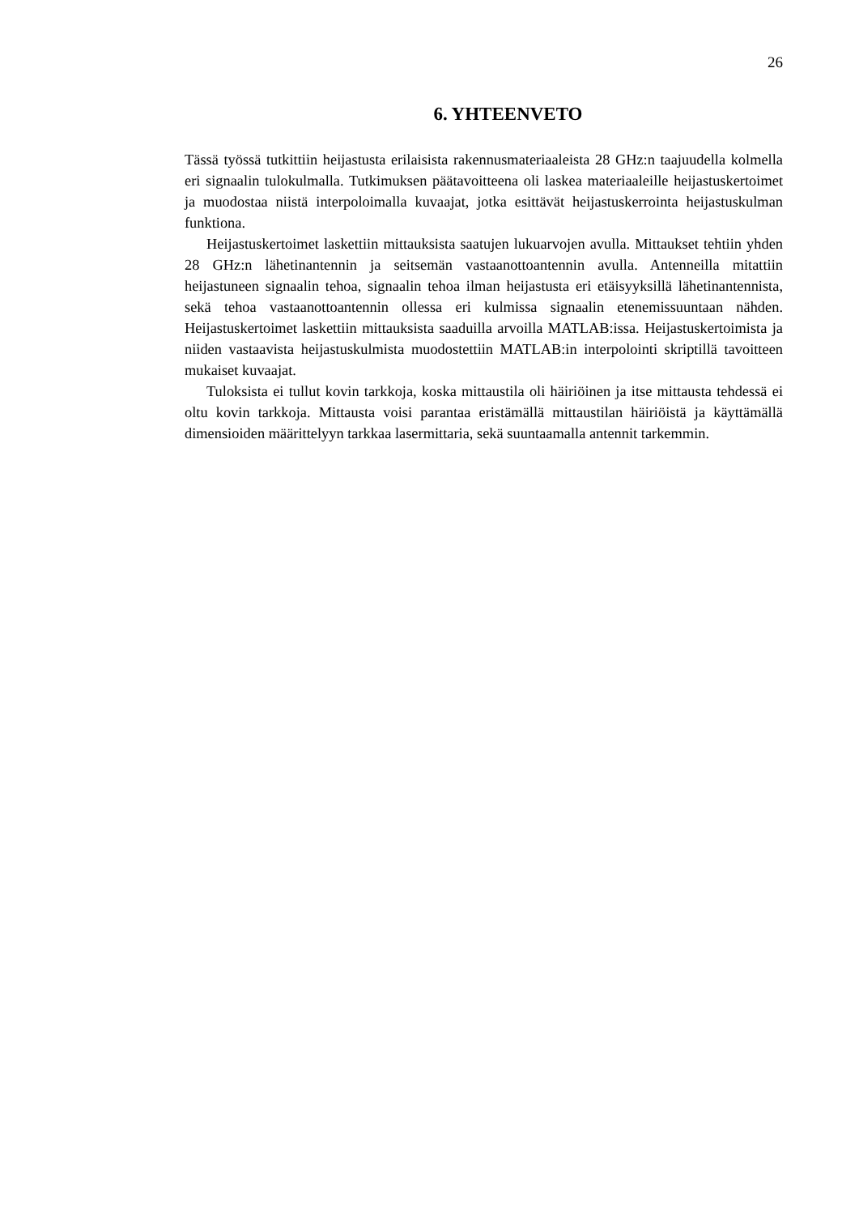26
6. YHTEENVETO
Tässä työssä tutkittiin heijastusta erilaisista rakennusmateriaaleista 28 GHz:n taajuudella kolmella eri signaalin tulokulmalla. Tutkimuksen päätavoitteena oli laskea materiaaleille heijastuskertoimet ja muodostaa niistä interpoloimalla kuvaajat, jotka esittävät heijastuskerrointa heijastuskulman funktiona.
Heijastuskertoimet laskettiin mittauksista saatujen lukuarvojen avulla. Mittaukset tehtiin yhden 28 GHz:n lähetinantennin ja seitsemän vastaanottoantennin avulla. Antenneilla mitattiin heijastuneen signaalin tehoa, signaalin tehoa ilman heijastusta eri etäisyyksillä lähetinantennista, sekä tehoa vastaanottoantennin ollessa eri kulmissa signaalin etenemissuuntaan nähden. Heijastuskertoimet laskettiin mittauksista saaduilla arvoilla MATLAB:issa. Heijastuskertoimista ja niiden vastaavista heijastuskulmista muodostettiin MATLAB:in interpolointi skriptillä tavoitteen mukaiset kuvaajat.
Tuloksista ei tullut kovin tarkkoja, koska mittaustila oli häiriöinen ja itse mittausta tehdessä ei oltu kovin tarkkoja. Mittausta voisi parantaa eristämällä mittaustilan häiriöistä ja käyttämällä dimensioiden määrittelyyn tarkkaa lasermittaria, sekä suuntaamalla antennit tarkemmin.